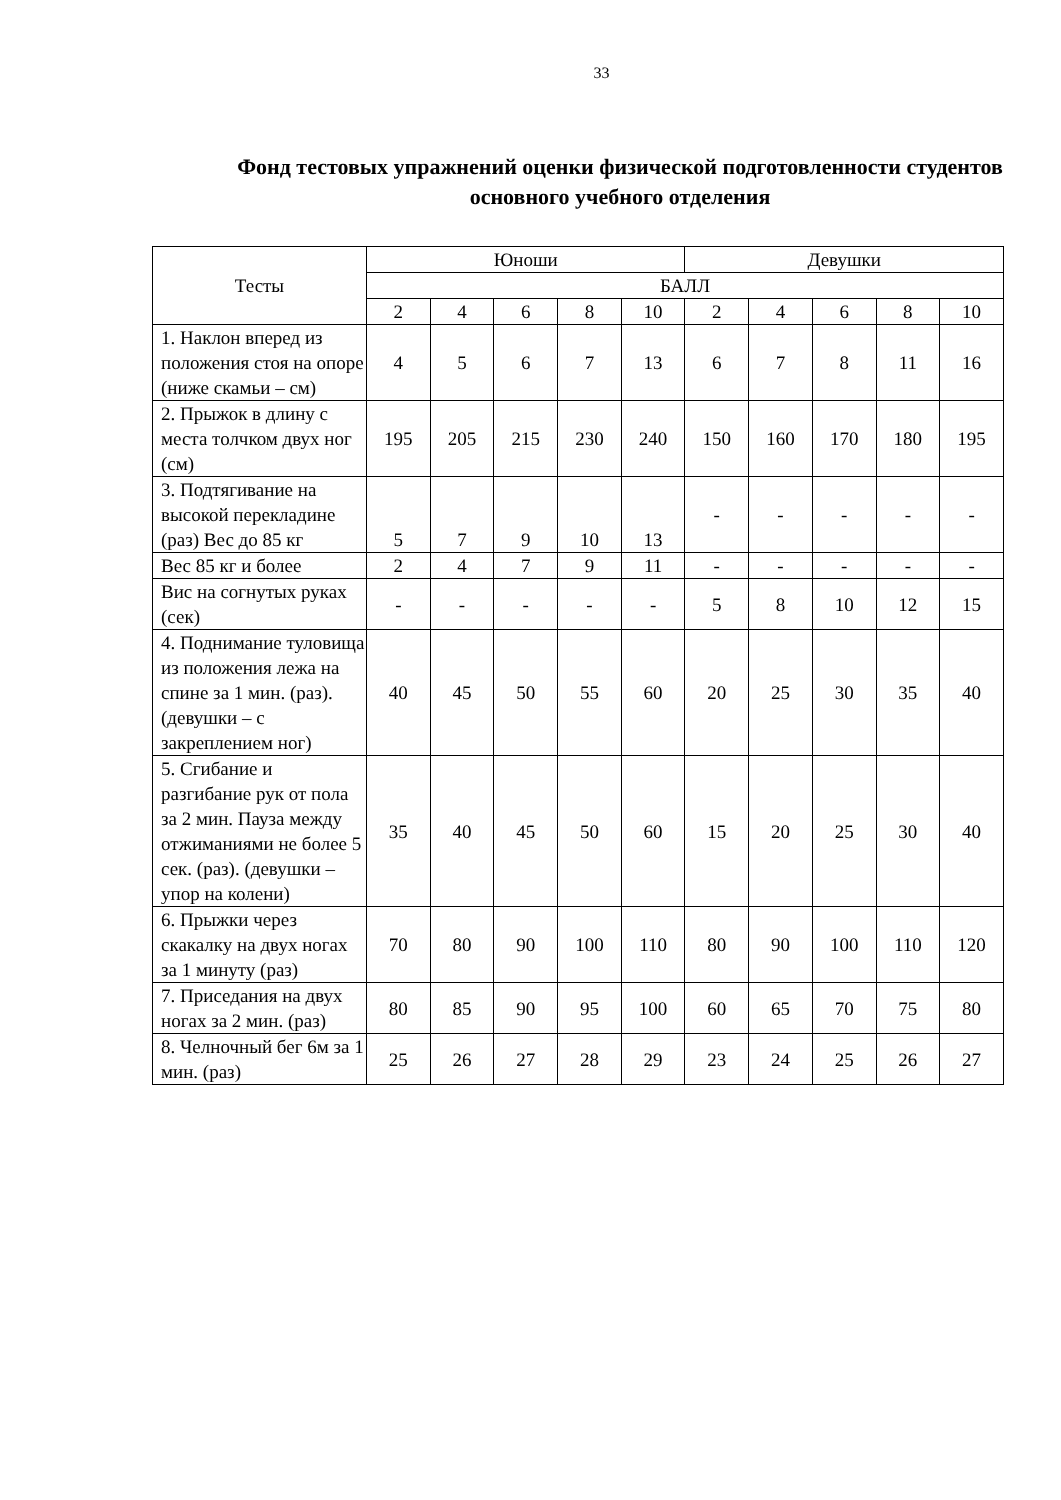33
Фонд тестовых упражнений оценки физической подготовленности студентов основного учебного отделения
| Тесты | Юноши | | | | | Девушки | | | | |
| --- | --- | --- | --- | --- | --- | --- | --- | --- | --- | --- |
| | БАЛЛ | | | | | | | | | |
| | 2 | 4 | 6 | 8 | 10 | 2 | 4 | 6 | 8 | 10 |
| 1. Наклон вперед из положения стоя на опоре (ниже скамьи – см) | 4 | 5 | 6 | 7 | 13 | 6 | 7 | 8 | 11 | 16 |
| 2. Прыжок в длину с места толчком двух ног (см) | 195 | 205 | 215 | 230 | 240 | 150 | 160 | 170 | 180 | 195 |
| 3. Подтягивание на высокой перекладине (раз) Вес до 85 кг | 5 | 7 | 9 | 10 | 13 | - | - | - | - | - |
| Вес 85 кг и более | 2 | 4 | 7 | 9 | 11 | - | - | - | - | - |
| Вис на согнутых руках (сек) | - | - | - | - | - | 5 | 8 | 10 | 12 | 15 |
| 4. Поднимание туловища из положения лежа на спине за 1 мин. (раз). (девушки – с закреплением ног) | 40 | 45 | 50 | 55 | 60 | 20 | 25 | 30 | 35 | 40 |
| 5. Сгибание и разгибание рук от пола за 2 мин. Пауза между отжиманиями не более 5 сек. (раз). (девушки – упор на колени) | 35 | 40 | 45 | 50 | 60 | 15 | 20 | 25 | 30 | 40 |
| 6. Прыжки через скакалку на двух ногах за 1 минуту (раз) | 70 | 80 | 90 | 100 | 110 | 80 | 90 | 100 | 110 | 120 |
| 7. Приседания на двух ногах за 2 мин. (раз) | 80 | 85 | 90 | 95 | 100 | 60 | 65 | 70 | 75 | 80 |
| 8. Челночный бег 6м за 1 мин. (раз) | 25 | 26 | 27 | 28 | 29 | 23 | 24 | 25 | 26 | 27 |